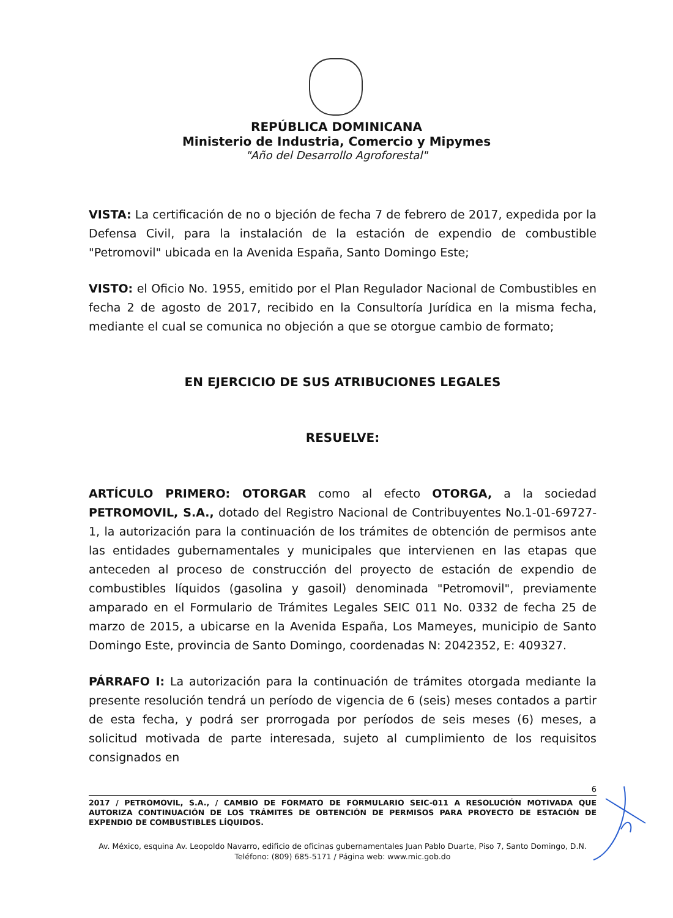REPÚBLICA DOMINICANA
Ministerio de Industria, Comercio y Mipymes
"Año del Desarrollo Agroforestal"
VISTA: La certificación de no o bjeción de fecha 7 de febrero de 2017, expedida por la Defensa Civil, para la instalación de la estación de expendio de combustible "Petromovil" ubicada en la Avenida España, Santo Domingo Este;
VISTO: el Oficio No. 1955, emitido por el Plan Regulador Nacional de Combustibles en fecha 2 de agosto de 2017, recibido en la Consultoría Jurídica en la misma fecha, mediante el cual se comunica no objeción a que se otorgue cambio de formato;
EN EJERCICIO DE SUS ATRIBUCIONES LEGALES
RESUELVE:
ARTÍCULO PRIMERO: OTORGAR como al efecto OTORGA, a la sociedad PETROMOVIL, S.A., dotado del Registro Nacional de Contribuyentes No.1-01-69727-1, la autorización para la continuación de los trámites de obtención de permisos ante las entidades gubernamentales y municipales que intervienen en las etapas que anteceden al proceso de construcción del proyecto de estación de expendio de combustibles líquidos (gasolina y gasoil) denominada "Petromovil", previamente amparado en el Formulario de Trámites Legales SEIC 011 No. 0332 de fecha 25 de marzo de 2015, a ubicarse en la Avenida España, Los Mameyes, municipio de Santo Domingo Este, provincia de Santo Domingo, coordenadas N: 2042352, E: 409327.
PÁRRAFO I: La autorización para la continuación de trámites otorgada mediante la presente resolución tendrá un período de vigencia de 6 (seis) meses contados a partir de esta fecha, y podrá ser prorrogada por períodos de seis meses (6) meses, a solicitud motivada de parte interesada, sujeto al cumplimiento de los requisitos consignados en
6
2017 / PETROMOVIL, S.A., / CAMBIO DE FORMATO DE FORMULARIO SEIC-011 A RESOLUCIÓN MOTIVADA QUE AUTORIZA CONTINUACIÓN DE LOS TRÁMITES DE OBTENCIÓN DE PERMISOS PARA PROYECTO DE ESTACIÓN DE EXPENDIO DE COMBUSTIBLES LÍQUIDOS.
Av. México, esquina Av. Leopoldo Navarro, edificio de oficinas gubernamentales Juan Pablo Duarte, Piso 7, Santo Domingo, D.N.
Teléfono: (809) 685-5171 / Página web: www.mic.gob.do